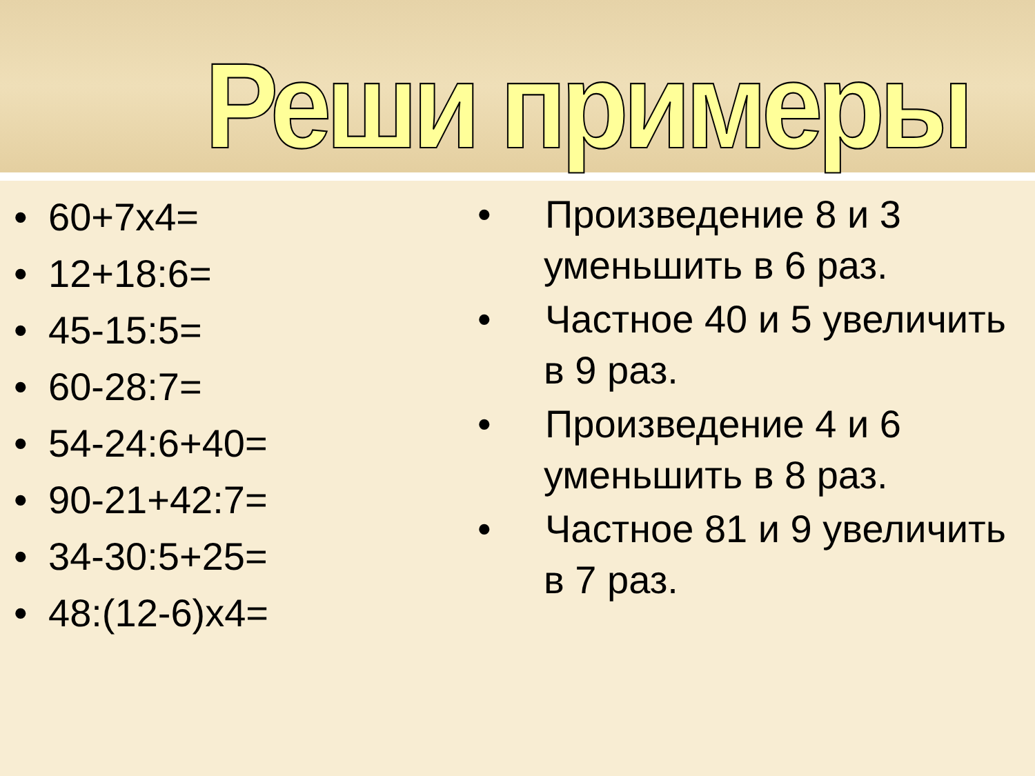Реши примеры
• 60+7x4=
• 12+18:6=
• 45-15:5=
• 60-28:7=
• 54-24:6+40=
• 90-21+42:7=
• 34-30:5+25=
• 48:(12-6)x4=
• Произведение 8 и 3 уменьшить в 6 раз.
• Частное 40 и 5 увеличить в 9 раз.
• Произведение 4 и 6 уменьшить в 8 раз.
• Частное 81 и 9 увеличить в 7 раз.